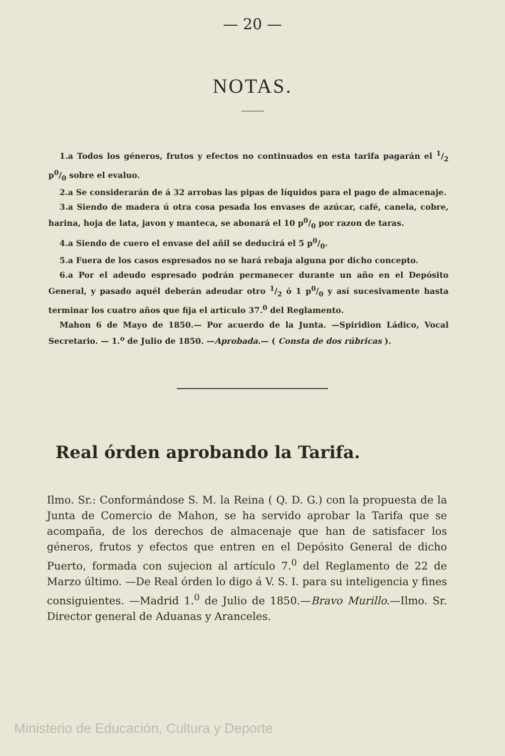— 20 —
NOTAS.
1.a Todos los géneros, frutos y efectos no continuados en esta tarifa pagarán el 1/2 p0/0 sobre el evaluo.
2.a Se considerarán de á 32 arrobas las pipas de líquidos para el pago de almacenaje.
3.a Siendo de madera ú otra cosa pesada los envases de azúcar, café, canela, cobre, harina, hoja de lata, javon y manteca, se abonará el 10 p0/0 por razon de taras.
4.a Siendo de cuero el envase del añil se deducirá el 5 p0/0.
5.a Fuera de los casos espresados no se hará rebaja alguna por dicho concepto.
6.a Por el adeudo espresado podrán permanecer durante un año en el Depósito General, y pasado aquél deberán adeudar otro 1/2 ó 1 p0/0 y así sucesivamente hasta terminar los cuatro años que fija el artículo 37.<sup>0</sup> del Reglamento.
Mahon 6 de Mayo de 1850.— Por acuerdo de la Junta. —Spiridion Ládico, Vocal Secretario. — 1.<sup>o</sup> de Julio de 1850. —Aprobada.— ( Consta de dos rúbricas ).
Real órden aprobando la Tarifa.
Ilmo. Sr.: Conformándose S. M. la Reina ( Q. D. G.) con la propuesta de la Junta de Comercio de Mahon, se ha servido aprobar la Tarifa que se acompaña, de los derechos de almacenaje que han de satisfacer los géneros, frutos y efectos que entren en el Depósito General de dicho Puerto, formada con sujecion al artículo 7.<sup>0</sup> del Reglamento de 22 de Marzo último. —De Real órden lo digo á V. S. I. para su inteligencia y fines consiguientes. —Madrid 1.<sup>0</sup> de Julio de 1850.—Bravo Murillo.—Ilmo. Sr. Director general de Aduanas y Aranceles.
Ministerio de Educación, Cultura y Deporte